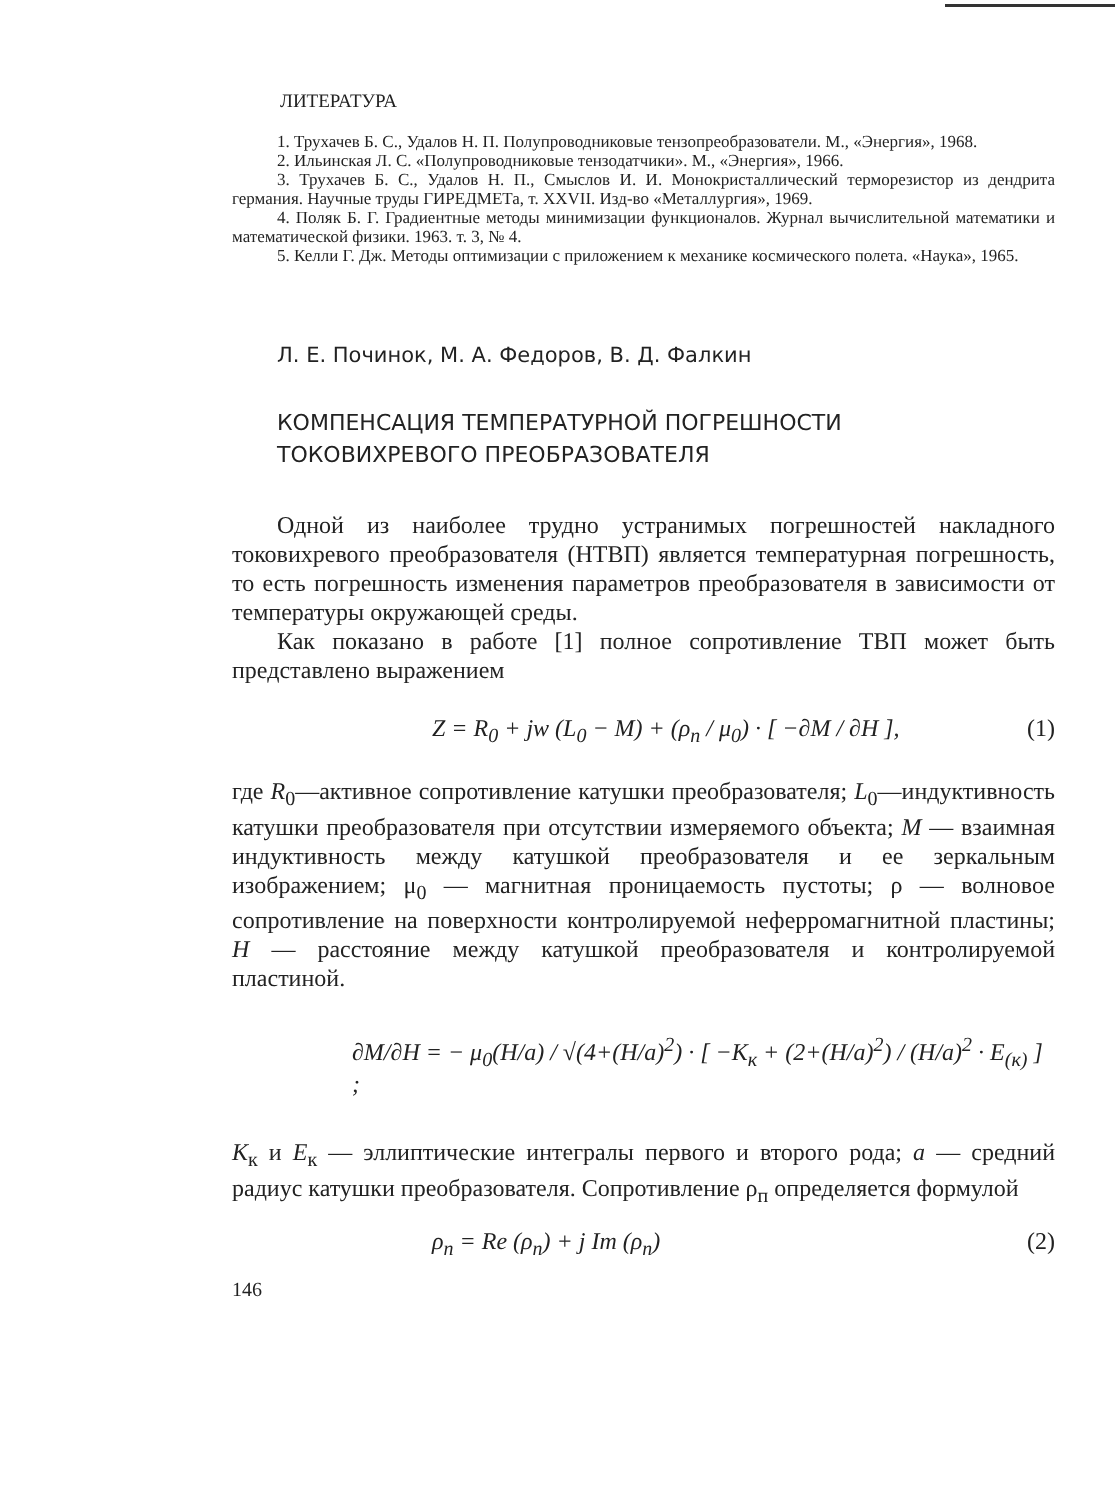ЛИТЕРАТУРА
1. Трухачев Б. С., Удалов Н. П. Полупроводниковые тензопреобразователи. М., «Энергия», 1968.
2. Ильинская Л. С. «Полупроводниковые тензодатчики». М., «Энергия», 1966.
3. Трухачев Б. С., Удалов Н. П., Смыслов И. И. Монокристаллический терморезистор из дендрита германия. Научные труды ГИРЕДМЕТа, т. XXVII. Изд-во «Металлургия», 1969.
4. Поляк Б. Г. Градиентные методы минимизации функционалов. Журнал вычислительной математики и математической физики. 1963. т. 3, № 4.
5. Келли Г. Дж. Методы оптимизации с приложением к механике космического полета. «Наука», 1965.
Л. Е. Починок, М. А. Федоров, В. Д. Фалкин
КОМПЕНСАЦИЯ ТЕМПЕРАТУРНОЙ ПОГРЕШНОСТИ
ТОКОВИХРЕВОГО ПРЕОБРАЗОВАТЕЛЯ
Одной из наиболее трудно устранимых погрешностей накладного токовихревого преобразователя (НТВП) является температурная погрешность, то есть погрешность изменения параметров преобразователя в зависимости от температуры окружающей среды.
Как показано в работе [1] полное сопротивление ТВП может быть представлено выражением
Z = R<sub>0</sub> + jw (L<sub>0</sub> − M) + (ρ<sub>п</sub> / μ<sub>0</sub>) · [ −∂M / ∂H ], (1)
где R<sub>0</sub>—активное сопротивление катушки преобразователя; L<sub>0</sub>—индуктивность катушки преобразователя при отсутствии измеряемого объекта; M — взаимная индуктивность между катушкой преобразователя и ее зеркальным изображением; μ<sub>0</sub> — магнитная проницаемость пустоты; ρ — волновое сопротивление на поверхности контролируемой неферромагнитной пластины; H — расстояние между катушкой преобразователя и контролируемой пластиной.
∂M/∂H = − μ<sub>0</sub>(H/a) / √(4+(H/a)<sup>2</sup>) · [ −K<sub>к</sub> + (2+(H/a)<sup>2</sup>) / (H/a)<sup>2</sup> · E<sub>(к)</sub> ] ;
K<sub>к</sub> и E<sub>к</sub> — эллиптические интегралы первого и второго рода; a — средний радиус катушки преобразователя. Сопротивление ρ<sub>п</sub> определяется формулой
ρ<sub>п</sub> = Re (ρ<sub>п</sub>) + j Im (ρ<sub>п</sub>) (2)
146